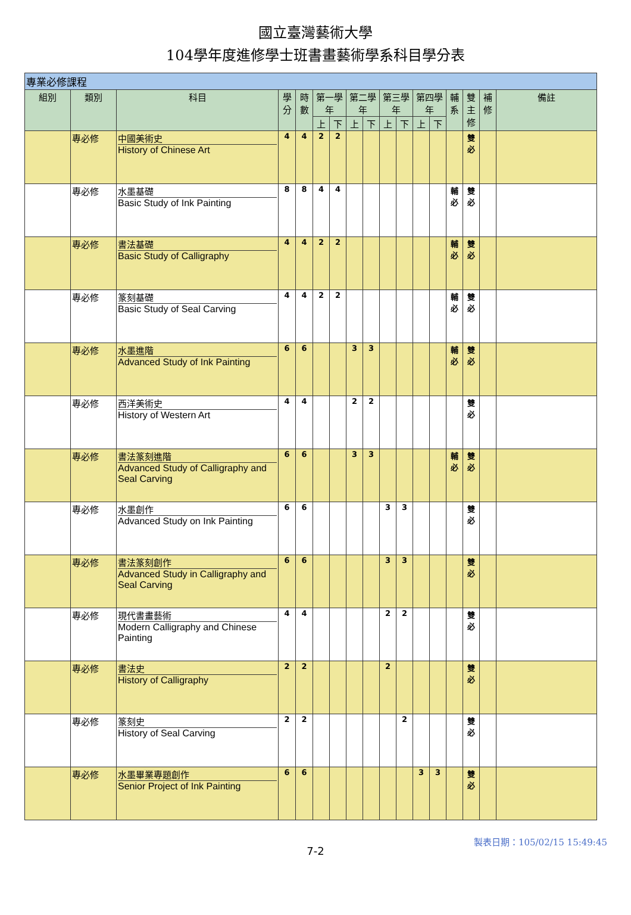國立臺灣藝術大學
104學年度進修學士班書畫藝術學系科目學分表
| 專業必修課程 | | | | | | | | | | | | | | | | |
| --- | --- | --- | --- | --- | --- | --- | --- | --- | --- | --- | --- | --- | --- | --- | --- | --- |
| 組別 | 類別 | 科目 | 學分 | 時數 | 第一學年 | | 第二學年 | | 第三學年 | | 第四學年 | | 輔系 | 雙主修 | 補修 | 備註 |
| | | | | | 上 | 下 | 上 | 下 | 上 | 下 | 上 | 下 | | | | |
| | 專必修 | 中國美術史 History of Chinese Art | 4 | 4 | 2 | 2 | | | | | | | | 雙必 | | |
| | 專必修 | 水墨基礎 Basic Study of Ink Painting | 8 | 8 | 4 | 4 | | | | | | | 輔必 | 雙必 | | |
| | 專必修 | 書法基礎 Basic Study of Calligraphy | 4 | 4 | 2 | 2 | | | | | | | 輔必 | 雙必 | | |
| | 專必修 | 篆刻基礎 Basic Study of Seal Carving | 4 | 4 | 2 | 2 | | | | | | | 輔必 | 雙必 | | |
| | 專必修 | 水墨進階 Advanced Study of Ink Painting | 6 | 6 | | | 3 | 3 | | | | | 輔必 | 雙必 | | |
| | 專必修 | 西洋美術史 History of Western Art | 4 | 4 | | | 2 | 2 | | | | | | 雙必 | | |
| | 專必修 | 書法篆刻進階 Advanced Study of Calligraphy and Seal Carving | 6 | 6 | | | 3 | 3 | | | | | 輔必 | 雙必 | | |
| | 專必修 | 水墨創作 Advanced Study on Ink Painting | 6 | 6 | | | | | 3 | 3 | | | | 雙必 | | |
| | 專必修 | 書法篆刻創作 Advanced Study in Calligraphy and Seal Carving | 6 | 6 | | | | | 3 | 3 | | | | 雙必 | | |
| | 專必修 | 現代書畫藝術 Modern Calligraphy and Chinese Painting | 4 | 4 | | | | | 2 | 2 | | | | 雙必 | | |
| | 專必修 | 書法史 History of Calligraphy | 2 | 2 | | | | | 2 | | | | | 雙必 | | |
| | 專必修 | 篆刻史 History of Seal Carving | 2 | 2 | | | | | | 2 | | | | 雙必 | | |
| | 專必修 | 水墨畢業專題創作 Senior Project of Ink Painting | 6 | 6 | | | | | | | 3 | 3 | | 雙必 | | |
製表日期：105/02/15 15:49:45
7-2